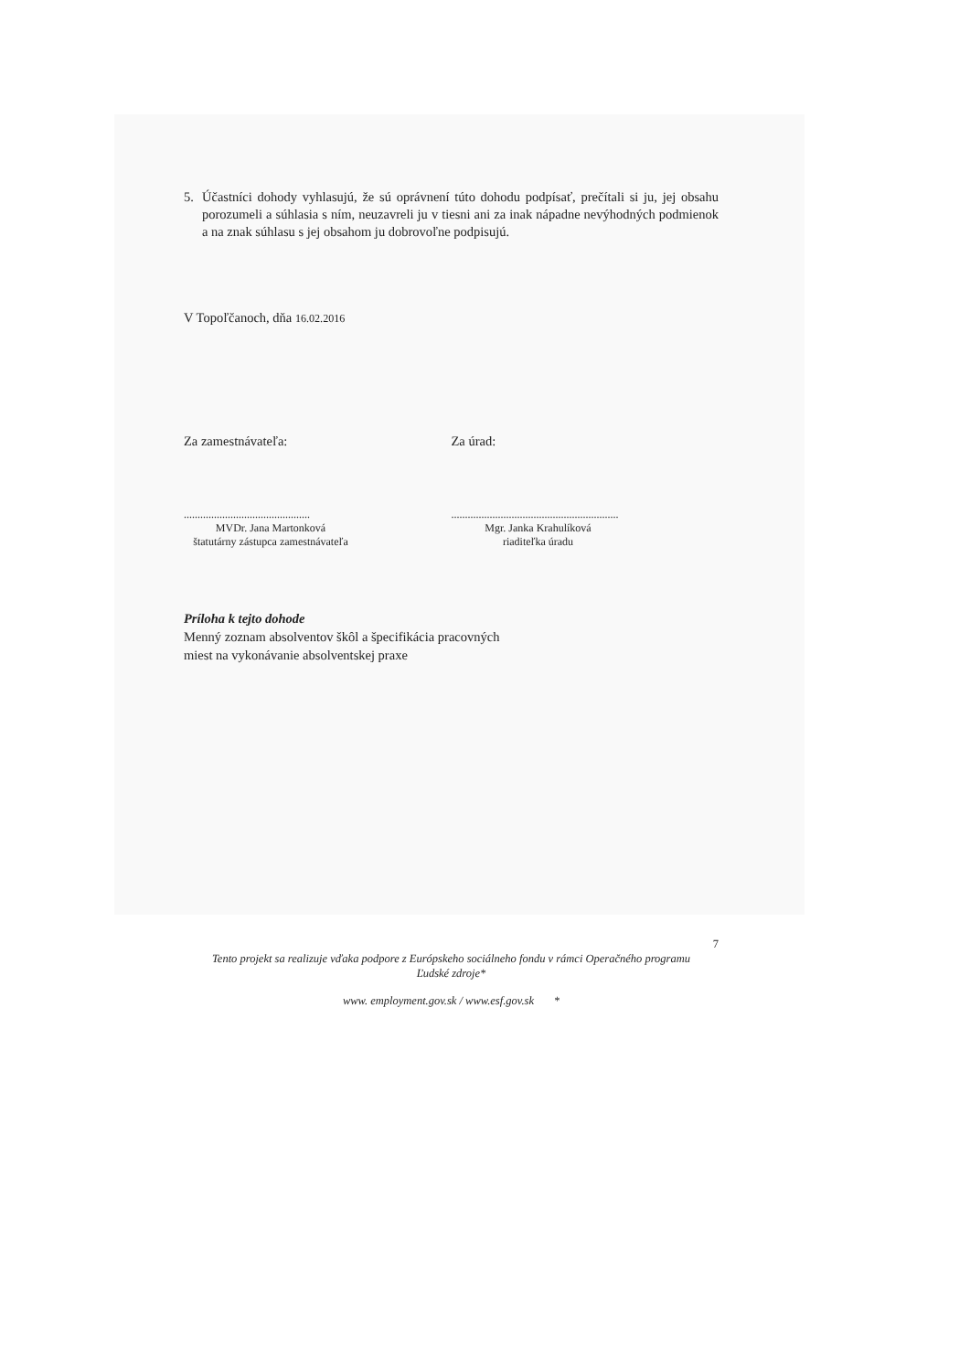5. Účastníci dohody vyhlasujú, že sú oprávnení túto dohodu podpísať, prečítali si ju, jej obsahu porozumeli a súhlasia s ním, neuzavreli ju v tiesni ani za inak nápadne nevýhodných podmienok a na znak súhlasu s jej obsahom ju dobrovoľne podpisujú.
V Topoľčanoch, dňa 16.02.2016
Za zamestnávateľa: Za úrad:
..............................................
MVDr. Jana Martonková
štatutárny zástupca zamestnávateľa
.............................................................
Mgr. Janka Krahulíková
riaditeľka úradu
Príloha k tejto dohode
Menný zoznam absolventov škôl a špecifikácia pracovných
miest na vykonávanie absolventskej praxe
7
Tento projekt sa realizuje vďaka podpore z Európskeho sociálneho fondu v rámci Operačného programu
Ľudské zdroje*
www. employment.gov.sk / www.esf.gov.sk *